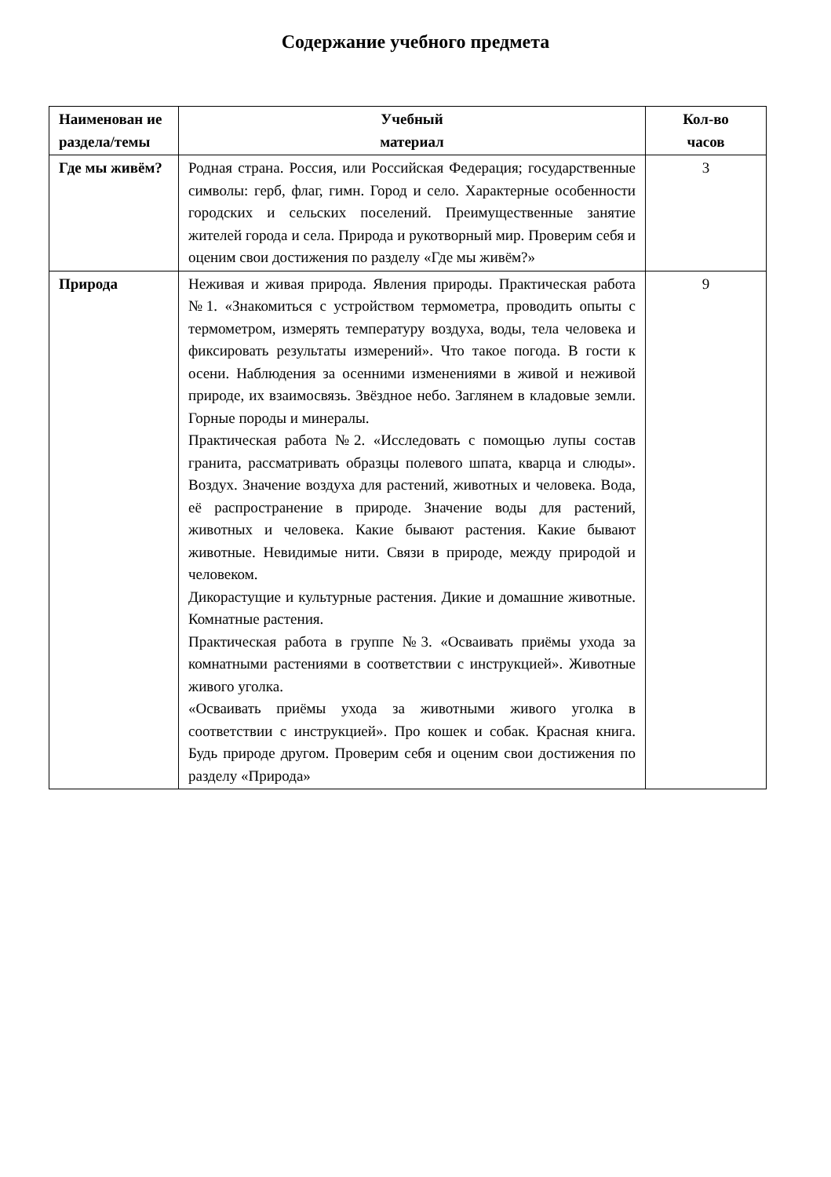Содержание учебного предмета
| Наименован ие раздела/темы | Учебный материал | Кол-во часов |
| --- | --- | --- |
| Где мы живём? | Родная страна. Россия, или Российская Федерация; государственные символы: герб, флаг, гимн. Город и село. Характерные особенности городских и сельских поселений. Преимущественные занятие жителей города и села. Природа и рукотворный мир. Проверим себя и оценим свои достижения по разделу «Где мы живём?» | 3 |
| Природа | Неживая и живая природа. Явления природы. Практическая работа №1. «Знакомиться с устройством термометра, проводить опыты с термометром, измерять температуру воздуха, воды, тела человека и фиксировать результаты измерений». Что такое погода. В гости к осени. Наблюдения за осенними изменениями в живой и неживой природе, их взаимосвязь. Звёздное небо. Заглянем в кладовые земли. Горные породы и минералы. Практическая работа №2. «Исследовать с помощью лупы состав гранита, рассматривать образцы полевого шпата, кварца и слюды». Воздух. Значение воздуха для растений, животных и человека. Вода, её распространение в природе. Значение воды для растений, животных и человека. Какие бывают растения. Какие бывают животные. Невидимые нити. Связи в природе, между природой и человеком. Дикорастущие и культурные растения. Дикие и домашние животные. Комнатные растения. Практическая работа в группе №3. «Осваивать приёмы ухода за комнатными растениями в соответствии с инструкцией». Животные живого уголка. «Осваивать приёмы ухода за животными живого уголка в соответствии с инструкцией». Про кошек и собак. Красная книга. Будь природе другом. Проверим себя и оценим свои достижения по разделу «Природа» | 9 |